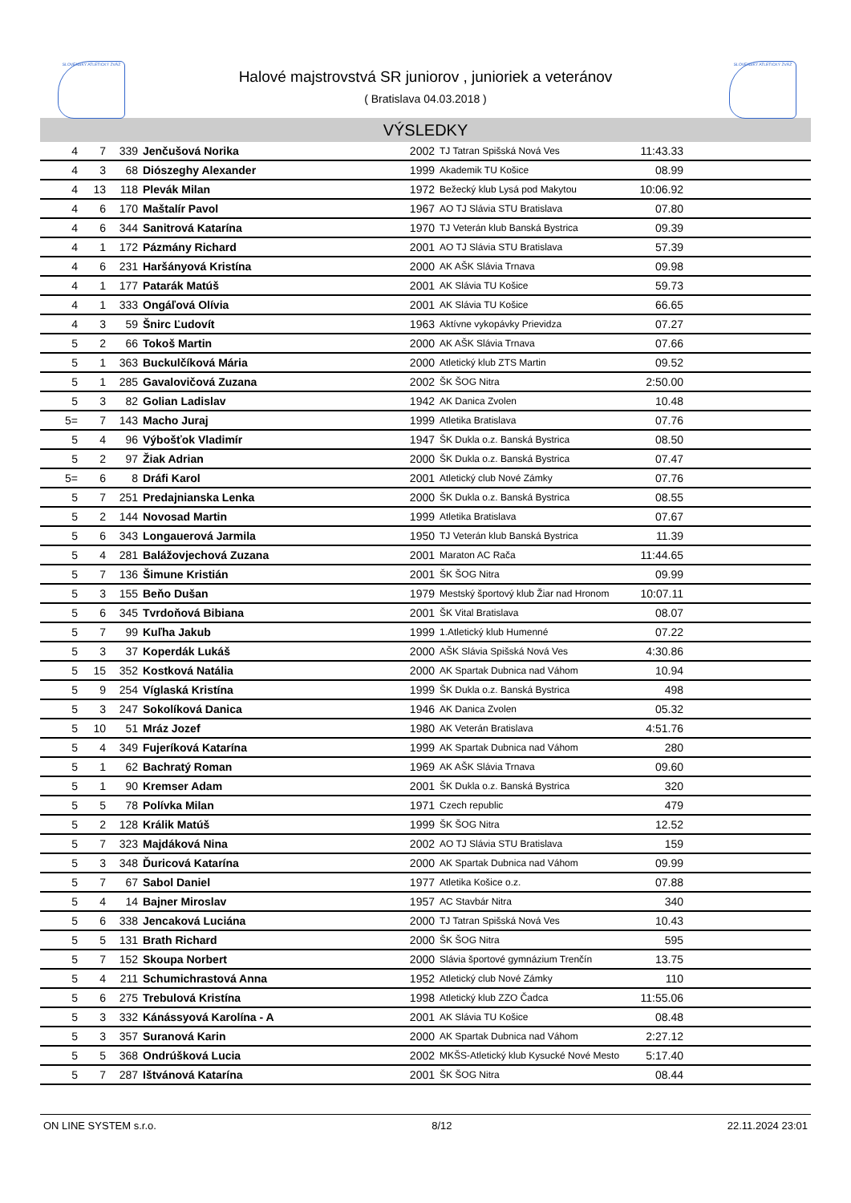SLOVENSKÝ ATLETICKÝ ZVÄZ SLOVENSKÝ ATLETICKÝ ZVÄZ
Halové majstrovstvá SR juniorov , junioriek a veteránov
( Bratislava 04.03.2018 )
VÝSLEDKY
| 4 | 7 | 339 | Jenčušová Norika | 2002 | TJ Tatran Spišská Nová Ves | 11:43.33 | |
| 4 | 3 | 68 | Diószeghy Alexander | 1999 | Akademik TU Košice | 08.99 | |
| 4 | 13 | 118 | Plevák Milan | 1972 | Bežecký klub Lysá pod Makytou | 10:06.92 | |
| 4 | 6 | 170 | Maštalír Pavol | 1967 | AO TJ Slávia STU Bratislava | 07.80 | |
| 4 | 6 | 344 | Sanitrová Katarína | 1970 | TJ Veterán klub Banská Bystrica | 09.39 | |
| 4 | 1 | 172 | Pázmány Richard | 2001 | AO TJ Slávia STU Bratislava | 57.39 | |
| 4 | 6 | 231 | Haršányová Kristína | 2000 | AK AŠK Slávia Trnava | 09.98 | |
| 4 | 1 | 177 | Patarák Matúš | 2001 | AK Slávia TU Košice | 59.73 | |
| 4 | 1 | 333 | Ongáľová Olívia | 2001 | AK Slávia TU Košice | 66.65 | |
| 4 | 3 | 59 | Šnirc Ľudovít | 1963 | Aktívne vykopávky Prievidza | 07.27 | |
| 5 | 2 | 66 | Tokoš Martin | 2000 | AK AŠK Slávia Trnava | 07.66 | |
| 5 | 1 | 363 | Buckulčíková Mária | 2000 | Atletický klub ZTS Martin | 09.52 | |
| 5 | 1 | 285 | Gavalovičová Zuzana | 2002 | ŠK ŠOG Nitra | 2:50.00 | |
| 5 | 3 | 82 | Golian Ladislav | 1942 | AK Danica Zvolen | 10.48 | |
| 5= | 7 | 143 | Macho Juraj | 1999 | Atletika Bratislava | 07.76 | |
| 5 | 4 | 96 | Výbošťok Vladimír | 1947 | ŠK Dukla o.z. Banská Bystrica | 08.50 | |
| 5 | 2 | 97 | Žiak Adrian | 2000 | ŠK Dukla o.z. Banská Bystrica | 07.47 | |
| 5= | 6 | 8 | Dráfi Karol | 2001 | Atletický club Nové Zámky | 07.76 | |
| 5 | 7 | 251 | Predajnianska Lenka | 2000 | ŠK Dukla o.z. Banská Bystrica | 08.55 | |
| 5 | 2 | 144 | Novosad Martin | 1999 | Atletika Bratislava | 07.67 | |
| 5 | 6 | 343 | Longauerová Jarmila | 1950 | TJ Veterán klub Banská Bystrica | 11.39 | |
| 5 | 4 | 281 | Balážovjechová Zuzana | 2001 | Maraton AC Rača | 11:44.65 | |
| 5 | 7 | 136 | Šimune Kristián | 2001 | ŠK ŠOG Nitra | 09.99 | |
| 5 | 3 | 155 | Beňo Dušan | 1979 | Mestský športový klub Žiar nad Hronom | 10:07.11 | |
| 5 | 6 | 345 | Tvrdoňová Bibiana | 2001 | ŠK Vital Bratislava | 08.07 | |
| 5 | 7 | 99 | Kuľha Jakub | 1999 | 1.Atletický klub Humenné | 07.22 | |
| 5 | 3 | 37 | Koperdák Lukáš | 2000 | AŠK Slávia Spišská Nová Ves | 4:30.86 | |
| 5 | 15 | 352 | Kostková Natália | 2000 | AK Spartak Dubnica nad Váhom | 10.94 | |
| 5 | 9 | 254 | Víglaská Kristína | 1999 | ŠK Dukla o.z. Banská Bystrica | 498 | |
| 5 | 3 | 247 | Sokolíková Danica | 1946 | AK Danica Zvolen | 05.32 | |
| 5 | 10 | 51 | Mráz Jozef | 1980 | AK Veterán Bratislava | 4:51.76 | |
| 5 | 4 | 349 | Fujeríková Katarína | 1999 | AK Spartak Dubnica nad Váhom | 280 | |
| 5 | 1 | 62 | Bachratý Roman | 1969 | AK AŠK Slávia Trnava | 09.60 | |
| 5 | 1 | 90 | Kremser Adam | 2001 | ŠK Dukla o.z. Banská Bystrica | 320 | |
| 5 | 5 | 78 | Polívka Milan | 1971 | Czech republic | 479 | |
| 5 | 2 | 128 | Králik Matúš | 1999 | ŠK ŠOG Nitra | 12.52 | |
| 5 | 7 | 323 | Majdáková Nina | 2002 | AO TJ Slávia STU Bratislava | 159 | |
| 5 | 3 | 348 | Ďuricová Katarína | 2000 | AK Spartak Dubnica nad Váhom | 09.99 | |
| 5 | 7 | 67 | Sabol Daniel | 1977 | Atletika Košice o.z. | 07.88 | |
| 5 | 4 | 14 | Bajner Miroslav | 1957 | AC Stavbár Nitra | 340 | |
| 5 | 6 | 338 | Jencaková Luciána | 2000 | TJ Tatran Spišská Nová Ves | 10.43 | |
| 5 | 5 | 131 | Brath Richard | 2000 | ŠK ŠOG Nitra | 595 | |
| 5 | 7 | 152 | Skoupa Norbert | 2000 | Slávia športové gymnázium Trenčín | 13.75 | |
| 5 | 4 | 211 | Schumichrastová Anna | 1952 | Atletický club Nové Zámky | 110 | |
| 5 | 6 | 275 | Trebulová Kristína | 1998 | Atletický klub ZZO Čadca | 11:55.06 | |
| 5 | 3 | 332 | Kánássyová Karolína - A | 2001 | AK Slávia TU Košice | 08.48 | |
| 5 | 3 | 357 | Suranová Karin | 2000 | AK Spartak Dubnica nad Váhom | 2:27.12 | |
| 5 | 5 | 368 | Ondrúšková Lucia | 2002 | MKŠS-Atletický klub Kysucké Nové Mesto | 5:17.40 | |
| 5 | 7 | 287 | Ištvánová Katarína | 2001 | ŠK ŠOG Nitra | 08.44 | |
ON LINE SYSTEM s.r.o. 8/12 22.11.2024 23:01